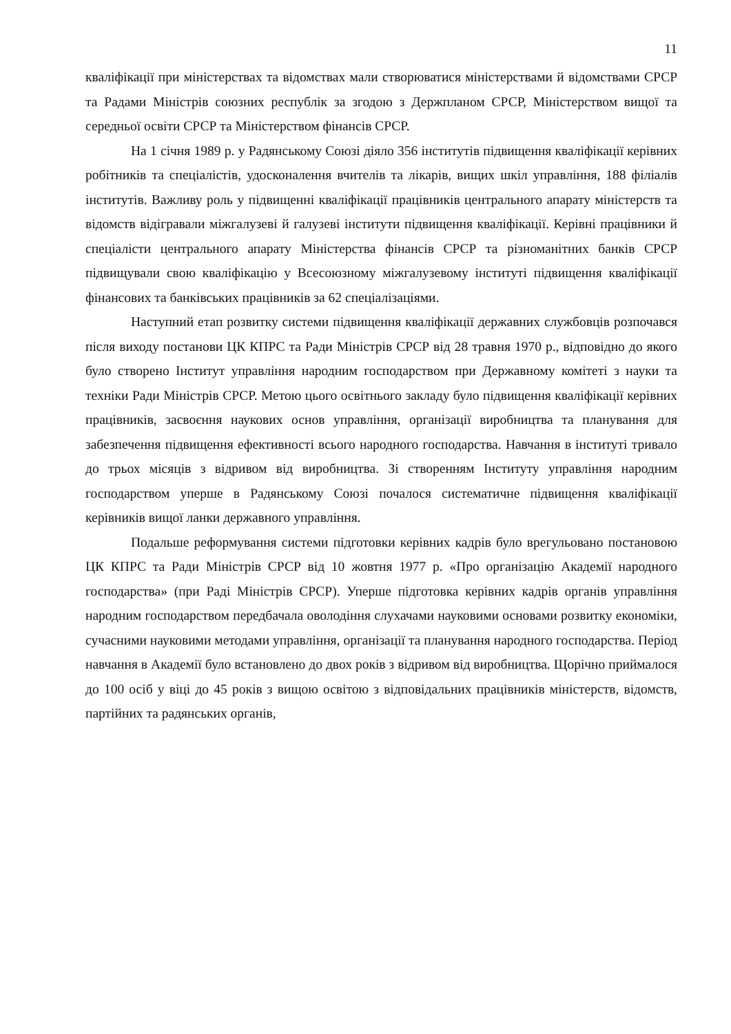11
кваліфікації при міністерствах та відомствах мали створюватися міністерствами й відомствами СРСР та Радами Міністрів союзних республік за згодою з Держпланом СРСР, Міністерством вищої та середньої освіти СРСР та Міністерством фінансів СРСР.
На 1 січня 1989 р. у Радянському Союзі діяло 356 інститутів підвищення кваліфікації керівних робітників та спеціалістів, удосконалення вчителів та лікарів, вищих шкіл управління, 188 філіалів інститутів. Важливу роль у підвищенні кваліфікації працівників центрального апарату міністерств та відомств відігравали міжгалузеві й галузеві інститути підвищення кваліфікації. Керівні працівники й спеціалісти центрального апарату Міністерства фінансів СРСР та різноманітних банків СРСР підвищували свою кваліфікацію у Всесоюзному міжгалузевому інституті підвищення кваліфікації фінансових та банківських працівників за 62 спеціалізаціями.
Наступний етап розвитку системи підвищення кваліфікації державних службовців розпочався після виходу постанови ЦК КПРС та Ради Міністрів СРСР від 28 травня 1970 р., відповідно до якого було створено Інститут управління народним господарством при Державному комітеті з науки та техніки Ради Міністрів СРСР. Метою цього освітнього закладу було підвищення кваліфікації керівних працівників, засвоєння наукових основ управління, організації виробництва та планування для забезпечення підвищення ефективності всього народного господарства. Навчання в інституті тривало до трьох місяців з відривом від виробництва. Зі створенням Інституту управління народним господарством уперше в Радянському Союзі почалося систематичне підвищення кваліфікації керівників вищої ланки державного управління.
Подальше реформування системи підготовки керівних кадрів було врегульовано постановою ЦК КПРС та Ради Міністрів СРСР від 10 жовтня 1977 р. «Про організацію Академії народного господарства» (при Раді Міністрів СРСР). Уперше підготовка керівних кадрів органів управління народним господарством передбачала оволодіння слухачами науковими основами розвитку економіки, сучасними науковими методами управління, організації та планування народного господарства. Період навчання в Академії було встановлено до двох років з відривом від виробництва. Щорічно приймалося до 100 осіб у віці до 45 років з вищою освітою з відповідальних працівників міністерств, відомств, партійних та радянських органів,